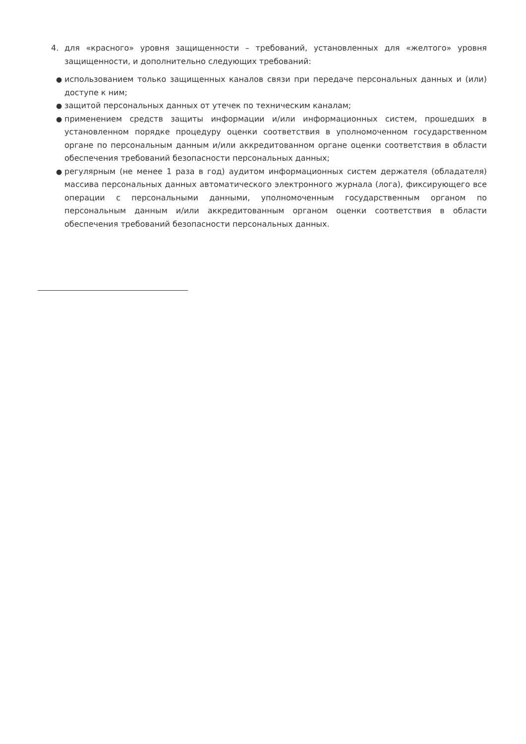4. для «красного» уровня защищенности – требований, установленных для «желтого» уровня защищенности, и дополнительно следующих требований:
● использованием только защищенных каналов связи при передаче персональных данных и (или) доступе к ним;
● защитой персональных данных от утечек по техническим каналам;
● применением средств защиты информации и/или информационных систем, прошедших в установленном порядке процедуру оценки соответствия в уполномоченном государственном органе по персональным данным и/или аккредитованном органе оценки соответствия в области обеспечения требований безопасности персональных данных;
● регулярным (не менее 1 раза в год) аудитом информационных систем держателя (обладателя) массива персональных данных автоматического электронного журнала (лога), фиксирующего все операции с персональными данными, уполномоченным государственным органом по персональным данным и/или аккредитованным органом оценки соответствия в области обеспечения требований безопасности персональных данных.